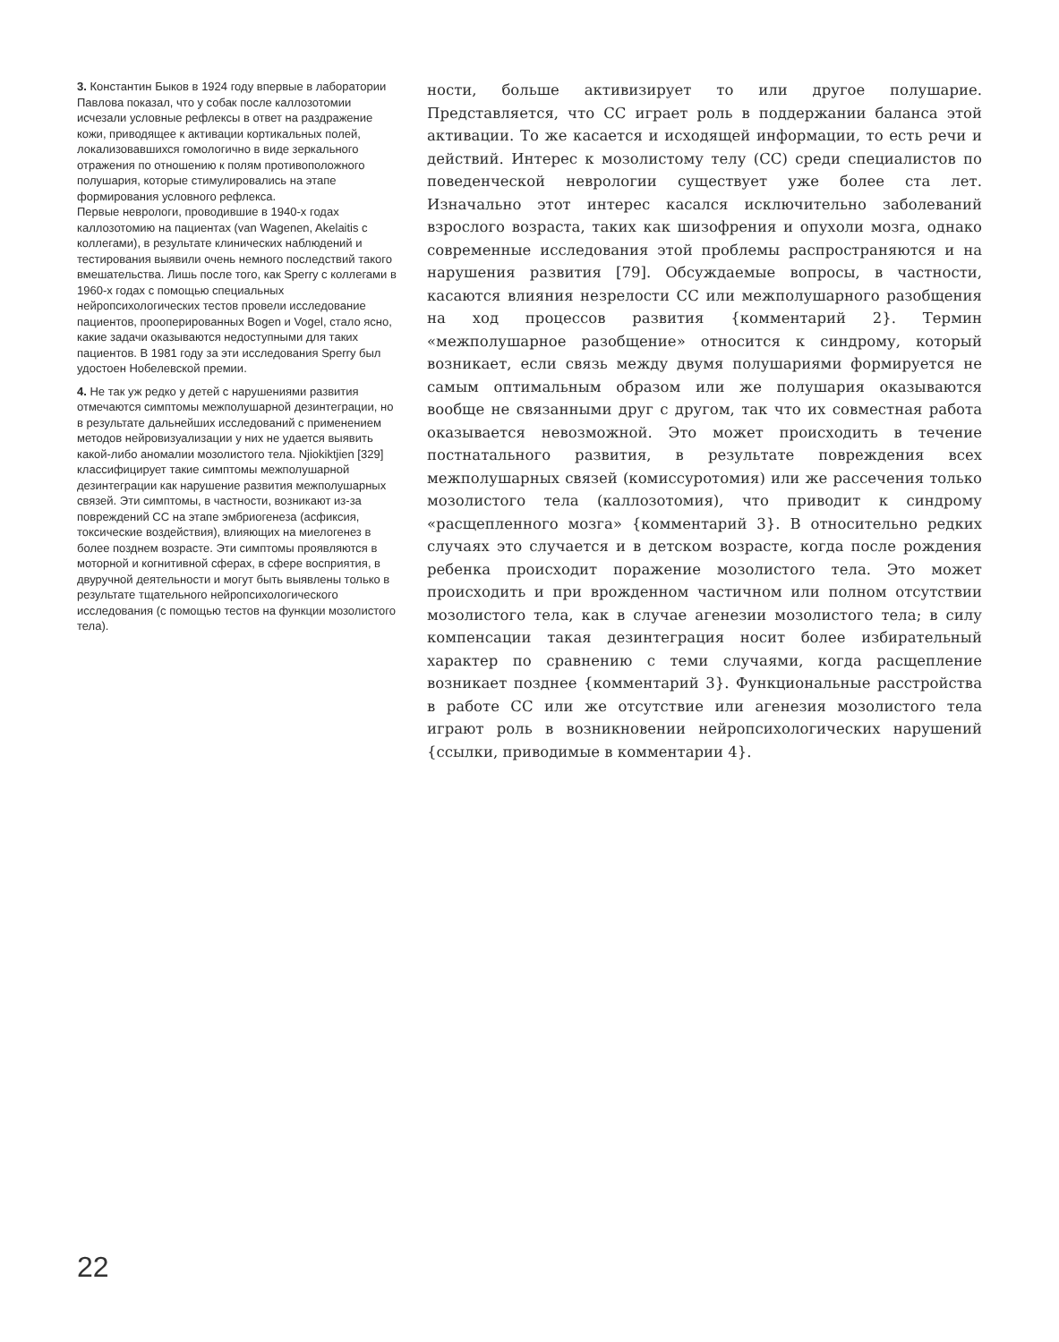3. Константин Быков в 1924 году впервые в лаборатории Павлова показал, что у собак после каллозотомии исчезали условные рефлексы в ответ на раздражение кожи, приводящее к активации кортикальных полей, локализовавшихся гомологично в виде зеркального отражения по отношению к полям противоположного полушария, которые стимулировались на этапе формирования условного рефлекса.
Первые неврологи, проводившие в 1940-х годах каллозотомию на пациентах (van Wagenen, Akelaitis с коллегами), в результате клинических наблюдений и тестирования выявили очень немного последствий такого вмешательства. Лишь после того, как Sperry с коллегами в 1960-х годах с помощью специальных нейропсихологических тестов провели исследование пациентов, прооперированных Bogen и Vogel, стало ясно, какие задачи оказываются недоступными для таких пациентов. В 1981 году за эти исследования Sperry был удостоен Нобелевской премии.
4. Не так уж редко у детей с нарушениями развития отмечаются симптомы межполушарной дезинтеграции, но в результате дальнейших исследований с применением методов нейровизуализации у них не удается выявить какой-либо аномалии мозолистого тела. Njiokiktjien [329] классифицирует такие симптомы межполушарной дезинтеграции как нарушение развития межполушарных связей. Эти симптомы, в частности, возникают из-за повреждений CC на этапе эмбриогенеза (асфиксия, токсические воздействия), влияющих на миелогенез в более позднем возрасте. Эти симптомы проявляются в моторной и когнитивной сферах, в сфере восприятия, в двуручной деятельности и могут быть выявлены только в результате тщательного нейропсихологического исследования (с помощью тестов на функции мозолистого тела).
ности, больше активизирует то или другое полушарие. Представляется, что CC играет роль в поддержании баланса этой активации. То же касается и исходящей информации, то есть речи и действий. Интерес к мозолистому телу (CC) среди специалистов по поведенческой неврологии существует уже более ста лет. Изначально этот интерес касался исключительно заболеваний взрослого возраста, таких как шизофрения и опухоли мозга, однако современные исследования этой проблемы распространяются и на нарушения развития [79]. Обсуждаемые вопросы, в частности, касаются влияния незрелости CC или межполушарного разобщения на ход процессов развития {комментарий 2}. Термин «межполушарное разобщение» относится к синдрому, который возникает, если связь между двумя полушариями формируется не самым оптимальным образом или же полушария оказываются вообще не связанными друг с другом, так что их совместная работа оказывается невозможной. Это может происходить в течение постнатального развития, в результате повреждения всех межполушарных связей (комиссуротомия) или же рассечения только мозолистого тела (каллозотомия), что приводит к синдрому «расщепленного мозга» {комментарий 3}. В относительно редких случаях это случается и в детском возрасте, когда после рождения ребенка происходит поражение мозолистого тела. Это может происходить и при врожденном частичном или полном отсутствии мозолистого тела, как в случае агенезии мозолистого тела; в силу компенсации такая дезинтеграция носит более избирательный характер по сравнению с теми случаями, когда расщепление возникает позднее {комментарий 3}. Функциональные расстройства в работе CC или же отсутствие или агенезия мозолистого тела играют роль в возникновении нейропсихологических нарушений {ссылки, приводимые в комментарии 4}.
22